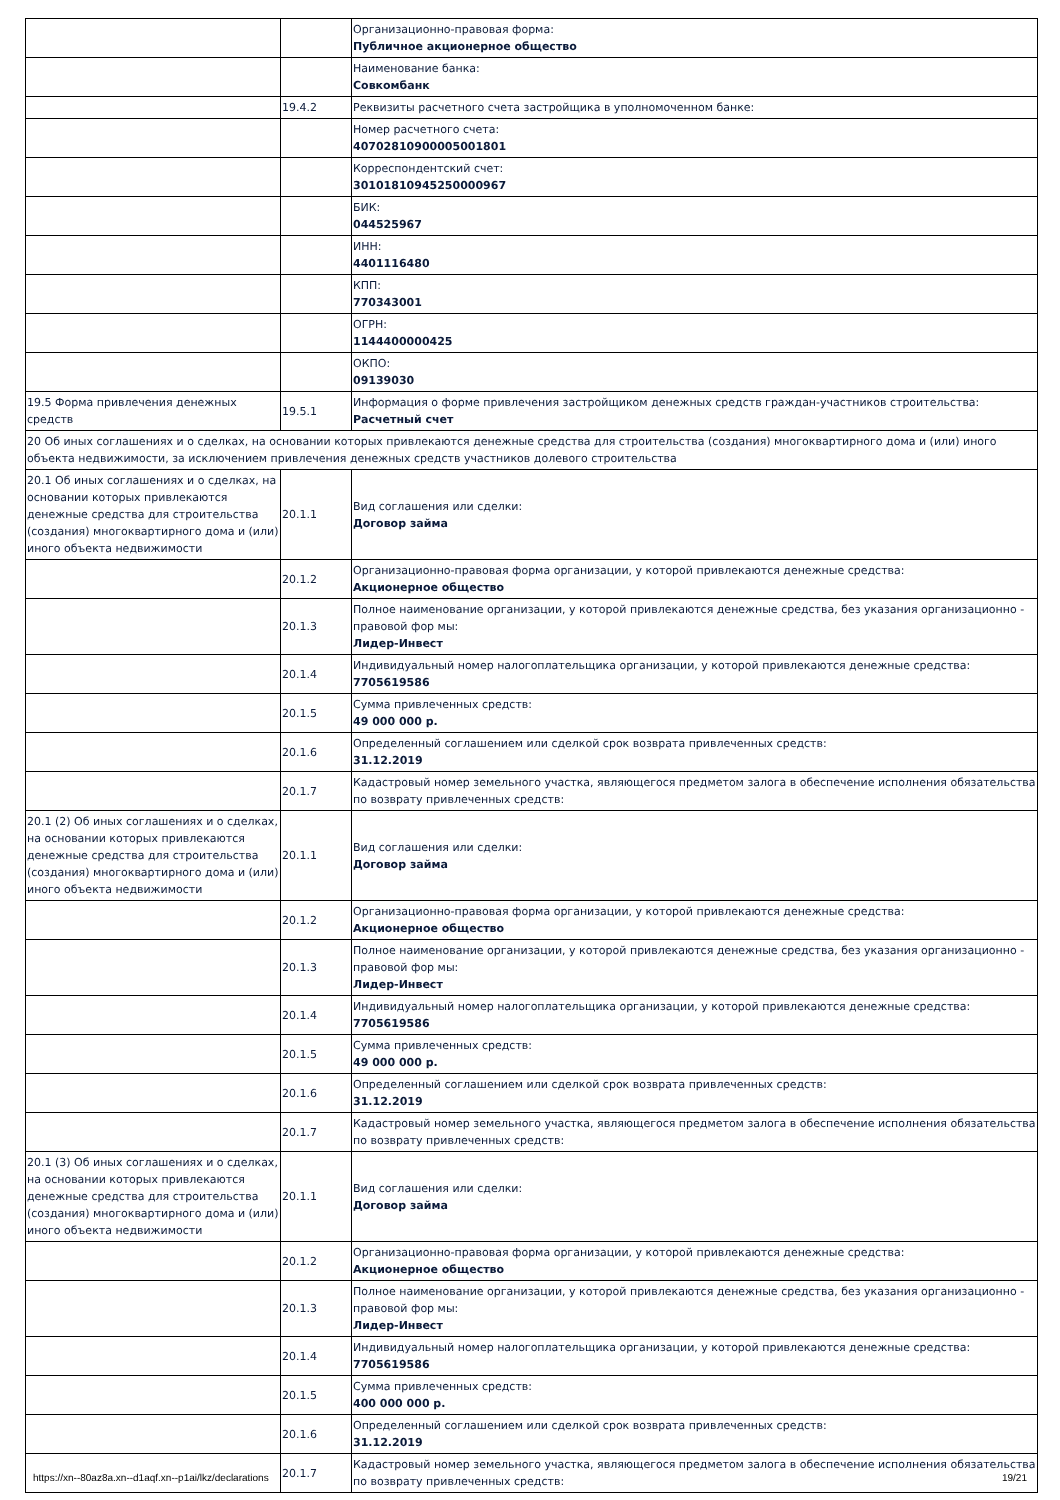| | | Организационно-правовая форма: Публичное акционерное общество |
| | | Наименование банка: Совкомбанк |
| | 19.4.2 | Реквизиты расчетного счета застройщика в уполномоченном банке: |
| | | Номер расчетного счета: 40702810900005001801 |
| | | Корреспондентский счет: 30101810945250000967 |
| | | БИК: 044525967 |
| | | ИНН: 4401116480 |
| | | КПП: 770343001 |
| | | ОГРН: 1144400000425 |
| | | ОКПО: 09139030 |
| 19.5 Форма привлечения денежных средств | 19.5.1 | Информация о форме привлечения застройщиком денежных средств граждан-участников строительства: Расчетный счет |
| 20 Об иных соглашениях и о сделках, на основании которых привлекаются денежные средства для строительства (создания) многоквартирного дома и (или) иного объекта недвижимости, за исключением привлечения денежных средств участников долевого строительства | | |
| 20.1 Об иных соглашениях и о сделках, на основании которых привлекаются денежные средства для строительства (создания) многоквартирного дома и (или) иного объекта недвижимости | 20.1.1 | Вид соглашения или сделки: Договор займа |
| | 20.1.2 | Организационно-правовая форма организации, у которой привлекаются денежные средства: Акционерное общество |
| | 20.1.3 | Полное наименование организации, у которой привлекаются денежные средства, без указания организационно - правовой фор мы: Лидер-Инвест |
| | 20.1.4 | Индивидуальный номер налогоплательщика организации, у которой привлекаются денежные средства: 7705619586 |
| | 20.1.5 | Сумма привлеченных средств: 49 000 000 р. |
| | 20.1.6 | Определенный соглашением или сделкой срок возврата привлеченных средств: 31.12.2019 |
| | 20.1.7 | Кадастровый номер земельного участка, являющегося предметом залога в обеспечение исполнения обязательства по возврату привлеченных средств: |
| 20.1 (2) Об иных соглашениях и о сделках, на основании которых привлекаются денежные средства для строительства (создания) многоквартирного дома и (или) иного объекта недвижимости | 20.1.1 | Вид соглашения или сделки: Договор займа |
| | 20.1.2 | Организационно-правовая форма организации, у которой привлекаются денежные средства: Акционерное общество |
| | 20.1.3 | Полное наименование организации, у которой привлекаются денежные средства, без указания организационно - правовой фор мы: Лидер-Инвест |
| | 20.1.4 | Индивидуальный номер налогоплательщика организации, у которой привлекаются денежные средства: 7705619586 |
| | 20.1.5 | Сумма привлеченных средств: 49 000 000 р. |
| | 20.1.6 | Определенный соглашением или сделкой срок возврата привлеченных средств: 31.12.2019 |
| | 20.1.7 | Кадастровый номер земельного участка, являющегося предметом залога в обеспечение исполнения обязательства по возврату привлеченных средств: |
| 20.1 (3) Об иных соглашениях и о сделках, на основании которых привлекаются денежные средства для строительства (создания) многоквартирного дома и (или) иного объекта недвижимости | 20.1.1 | Вид соглашения или сделки: Договор займа |
| | 20.1.2 | Организационно-правовая форма организации, у которой привлекаются денежные средства: Акционерное общество |
| | 20.1.3 | Полное наименование организации, у которой привлекаются денежные средства, без указания организационно - правовой фор мы: Лидер-Инвест |
| | 20.1.4 | Индивидуальный номер налогоплательщика организации, у которой привлекаются денежные средства: 7705619586 |
| | 20.1.5 | Сумма привлеченных средств: 400 000 000 р. |
| | 20.1.6 | Определенный соглашением или сделкой срок возврата привлеченных средств: 31.12.2019 |
| | 20.1.7 | Кадастровый номер земельного участка, являющегося предметом залога в обеспечение исполнения обязательства по возврату привлеченных средств: |
https://xn--80az8a.xn--d1aqf.xn--p1ai/lkz/declarations 19/21